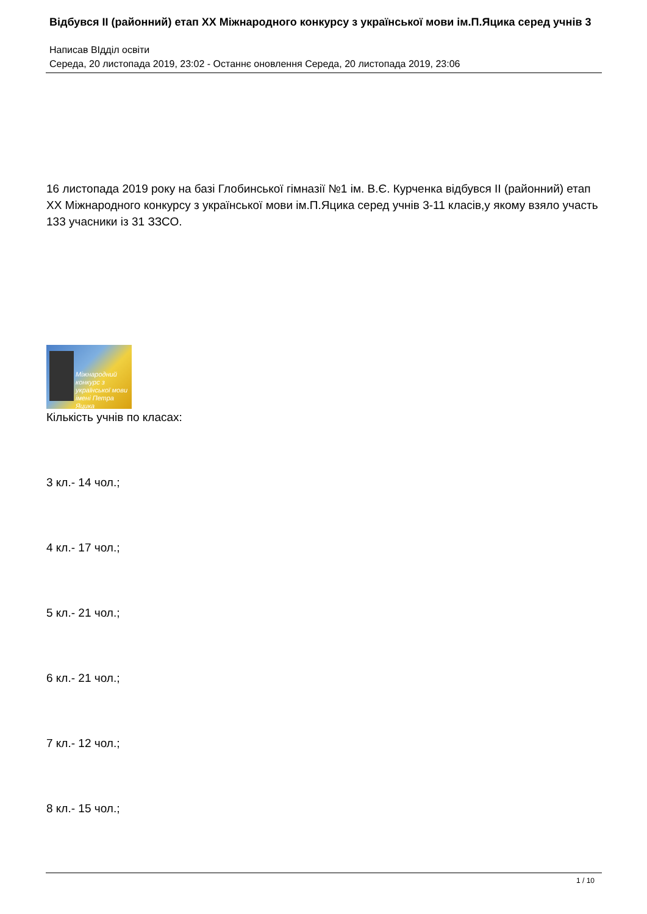Відбувся ІІ (районний) етап ХХ Міжнародного конкурсу з української мови ім.П.Яцика серед учнів 3
Написав ВІдділ освіти
Середа, 20 листопада 2019, 23:02 - Останнє оновлення Середа, 20 листопада 2019, 23:06
16 листопада 2019 року на базі Глобинської гімназії №1 ім. В.Є. Курченка відбувся ІІ (районний) етап ХХ Міжнародного конкурсу з української мови ім.П.Яцика серед учнів 3-11 класів,у якому взяло участь 133 учасники із 31 ЗЗСО.
Міжнародний конкурс з української мови імені Петра Яцика
Кількість учнів по класах:
3 кл.- 14 чол.;
4 кл.- 17 чол.;
5 кл.- 21 чол.;
6 кл.- 21 чол.;
7 кл.- 12 чол.;
8 кл.- 15 чол.;
1 / 10